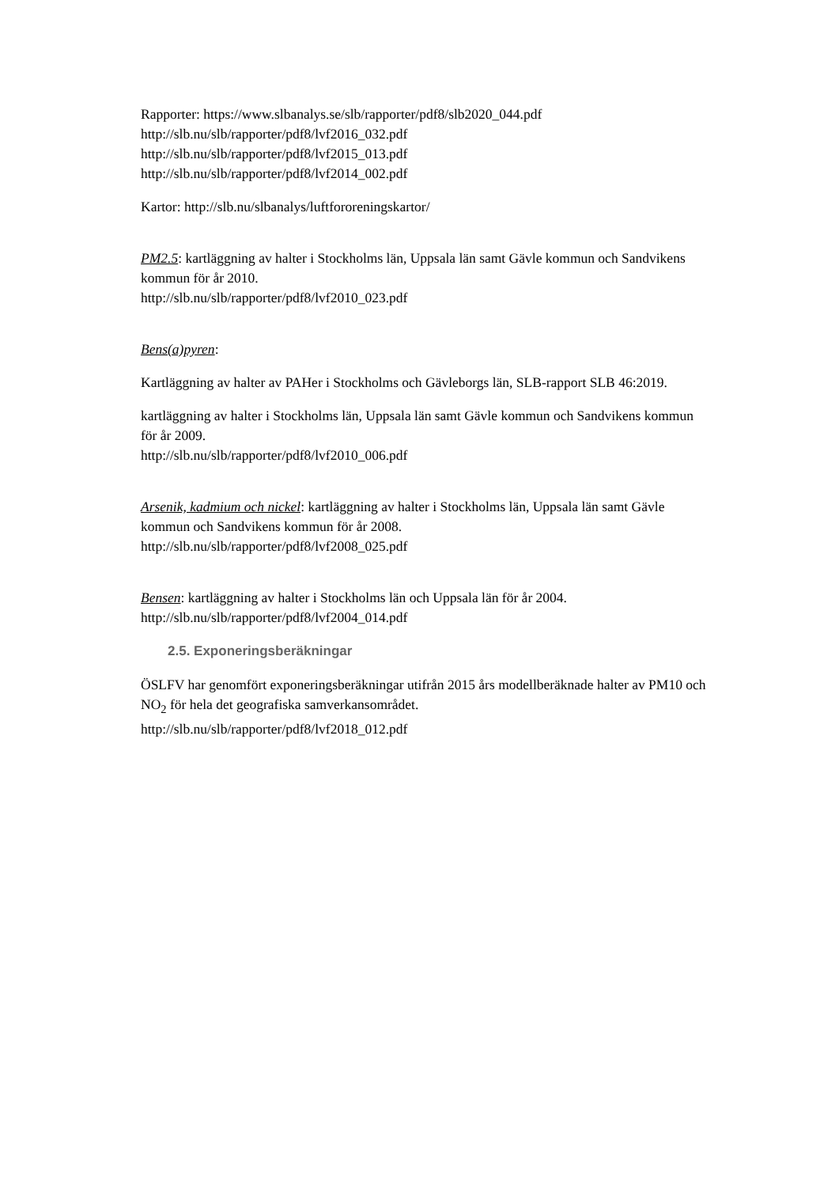Rapporter: https://www.slbanalys.se/slb/rapporter/pdf8/slb2020_044.pdf
http://slb.nu/slb/rapporter/pdf8/lvf2016_032.pdf
http://slb.nu/slb/rapporter/pdf8/lvf2015_013.pdf
http://slb.nu/slb/rapporter/pdf8/lvf2014_002.pdf
Kartor: http://slb.nu/slbanalys/luftfororeningskartor/
PM2.5: kartläggning av halter i Stockholms län, Uppsala län samt Gävle kommun och Sandvikens kommun för år 2010.
http://slb.nu/slb/rapporter/pdf8/lvf2010_023.pdf
Bens(a)pyren:
Kartläggning av halter av PAHer i Stockholms och Gävleborgs län, SLB-rapport SLB 46:2019.
kartläggning av halter i Stockholms län, Uppsala län samt Gävle kommun och Sandvikens kommun för år 2009.
http://slb.nu/slb/rapporter/pdf8/lvf2010_006.pdf
Arsenik, kadmium och nickel: kartläggning av halter i Stockholms län, Uppsala län samt Gävle kommun och Sandvikens kommun för år 2008.
http://slb.nu/slb/rapporter/pdf8/lvf2008_025.pdf
Bensen: kartläggning av halter i Stockholms län och Uppsala län för år 2004.
http://slb.nu/slb/rapporter/pdf8/lvf2004_014.pdf
2.5. Exponeringsberäkningar
ÖSLFV har genomfört exponeringsberäkningar utifrån 2015 års modellberäknade halter av PM10 och NO<sub>2</sub> för hela det geografiska samverkansområdet.
http://slb.nu/slb/rapporter/pdf8/lvf2018_012.pdf